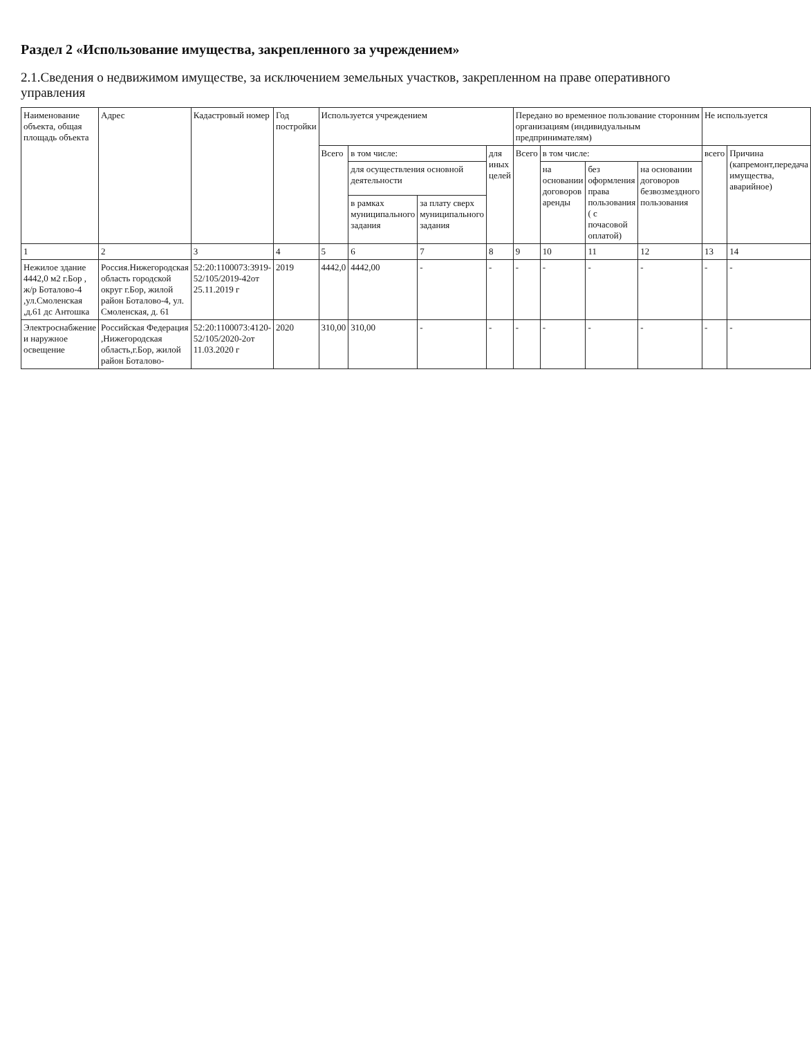Раздел 2 «Использование имущества, закрепленного за учреждением»
2.1.Сведения о недвижимом имуществе, за исключением земельных участков, закрепленном на праве оперативного управления
| Наименование объекта, общая площадь объекта | Адрес | Кадастровый номер | Год постройки | Используется учреждением | | | | Передано во временное пользование сторонним организациям (индивидуальным предпринимателям) | | | | Не используется | |
| --- | --- | --- | --- | --- | --- | --- | --- | --- | --- | --- | --- | --- | --- |
| | | | | Всего | в том числе: | | для иных целей | Всего | в том числе: | | | всего | Причина (капремонт,передача имущества, аварийное) |
| | | | | | для осуществления основной деятельности | | | | на основании договоров аренды | без оформления права пользования ( с почасовой оплатой) | на основании договоров безвозмездного пользования | | |
| | | | | | в рамках муниципального задания | за плату сверх муниципального задания | | | | | | | |
| 1 | 2 | 3 | 4 | 5 | 6 | 7 | 8 | 9 | 10 | 11 | 12 | 13 | 14 |
| Нежилое здание 4442,0 м2 г.Бор , ж/р Боталово-4 ,ул.Смоленская ,д.61 дс Антошка | Россия.Нижегородская область городской округ г.Бор, жилой район Боталово-4, ул. Смоленская, д. 61 | 52:20:1100073:3919-52/105/2019-42от 25.11.2019 г | 2019 | 4442,0 | 4442,00 | - | - | - | - | - | - | - | - |
| Электроснабжение и наружное освещение | Российская Федерация ,Нижегородская область,г.Бор, жилой район Боталово- | 52:20:1100073:4120-52/105/2020-2от 11.03.2020 г | 2020 | 310,00 | 310,00 | - | - | - | - | - | - | - | - |